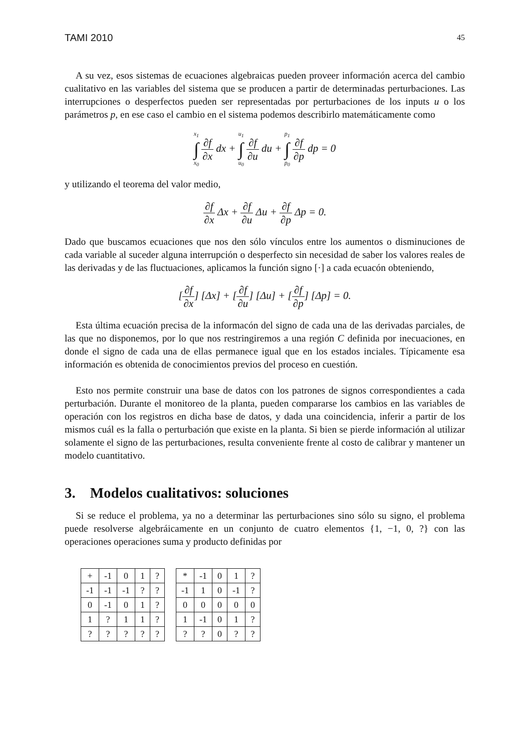TAMI 2010 45
A su vez, esos sistemas de ecuaciones algebraicas pueden proveer información acerca del cambio cualitativo en las variables del sistema que se producen a partir de determinadas perturbaciones. Las interrupciones o desperfectos pueden ser representadas por perturbaciones de los inputs u o los parámetros p, en ese caso el cambio en el sistema podemos describirlo matemáticamente como
x<sub>1</sub> ∫ x<sub>0</sub> ∂f ∂x dx + u<sub>1</sub> ∫ u<sub>0</sub> ∂f ∂u du + p<sub>1</sub> ∫ p<sub>0</sub> ∂f ∂p dp = 0
y utilizando el teorema del valor medio,
∂f ∂x Δx + ∂f ∂u Δu + ∂f ∂p Δp = 0.
Dado que buscamos ecuaciones que nos den sólo vínculos entre los aumentos o disminuciones de cada variable al suceder alguna interrupción o desperfecto sin necesidad de saber los valores reales de las derivadas y de las fluctuaciones, aplicamos la función signo [·] a cada ecuacón obteniendo,
[∂f ∂x] [Δx] + [∂f ∂u] [Δu] + [∂f ∂p] [Δp] = 0.
Esta última ecuación precisa de la informacón del signo de cada una de las derivadas parciales, de las que no disponemos, por lo que nos restringiremos a una región C definida por inecuaciones, en donde el signo de cada una de ellas permanece igual que en los estados inciales. Típicamente esa información es obtenida de conocimientos previos del proceso en cuestión.
Esto nos permite construir una base de datos con los patrones de signos correspondientes a cada perturbación. Durante el monitoreo de la planta, pueden compararse los cambios en las variables de operación con los registros en dicha base de datos, y dada una coincidencia, inferir a partir de los mismos cuál es la falla o perturbación que existe en la planta. Si bien se pierde información al utilizar solamente el signo de las perturbaciones, resulta conveniente frente al costo de calibrar y mantener un modelo cuantitativo.
3. Modelos cualitativos: soluciones
Si se reduce el problema, ya no a determinar las perturbaciones sino sólo su signo, el problema puede resolverse algebráicamente en un conjunto de cuatro elementos {1, −1, 0, ?} con las operaciones operaciones suma y producto definidas por
| + | -1 | 0 | 1 | ? |
| -1 | -1 | -1 | ? | ? |
| 0 | -1 | 0 | 1 | ? |
| 1 | ? | 1 | 1 | ? |
| ? | ? | ? | ? | ? |
| * | -1 | 0 | 1 | ? |
| -1 | 1 | 0 | -1 | ? |
| 0 | 0 | 0 | 0 | 0 |
| 1 | -1 | 0 | 1 | ? |
| ? | ? | 0 | ? | ? |